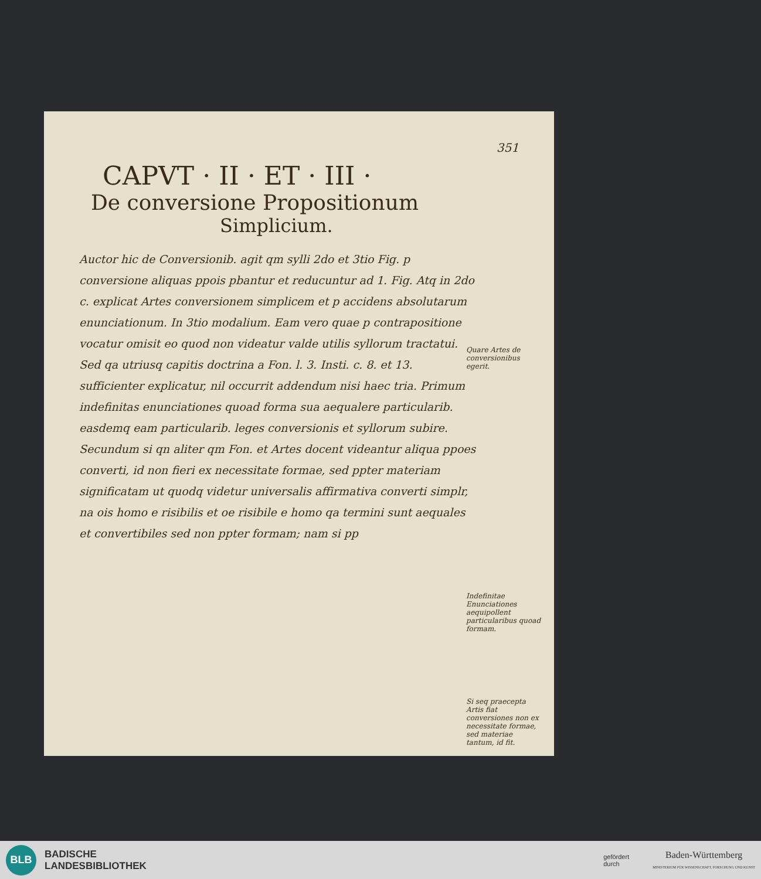351
CAPVT · II · ET · III ·
De conversione Propositionum
Simplicium.
Auctor hic de Conversionib. agit qm sylli 2do et 3tio Fig. p conversione aliquas ppois pbantur et reducuntur ad 1. Fig. Atq in 2do c. explicat Artes conversionem simplicem et p accidens absolutarum enunciationum. In 3tio modalium. Eam vero quae p contrapositione vocatur omisit eo quod non videatur valde utilis syllorum tractatui. Sed qa utriusq capitis doctrina a Fon. l. 3. Insti. c. 8. et 13. sufficienter explicatur, nil occurrit addendum nisi haec tria. Primum indefinitas enunciationes quoad forma sua aequalere particularib. easdemq eam particularib. leges conversionis et syllorum subire. Secundum si qn aliter qm Fon. et Artes docent videantur aliqua ppoes converti, id non fieri ex necessitate formae, sed ppter materiam significatam ut quodq videtur universalis affirmativa converti simplr, na ois homo e risibilis et oe risibile e homo qa termini sunt aequales et convertibiles sed non ppter formam; nam si pp
Quare Artes de conversionibus egerit.
Indefinitae Enunciationes aequipollent particularibus quoad formam.
Si seq praecepta Artis fiat conversiones non ex necessitate formae, sed materiae tantum, id fit.
BLB
BADISCHE
LANDESBIBLIOTHEK
gefördert
durch
Baden-Württemberg
MINISTERIUM FÜR WISSENSCHAFT, FORSCHUNG UND KUNST